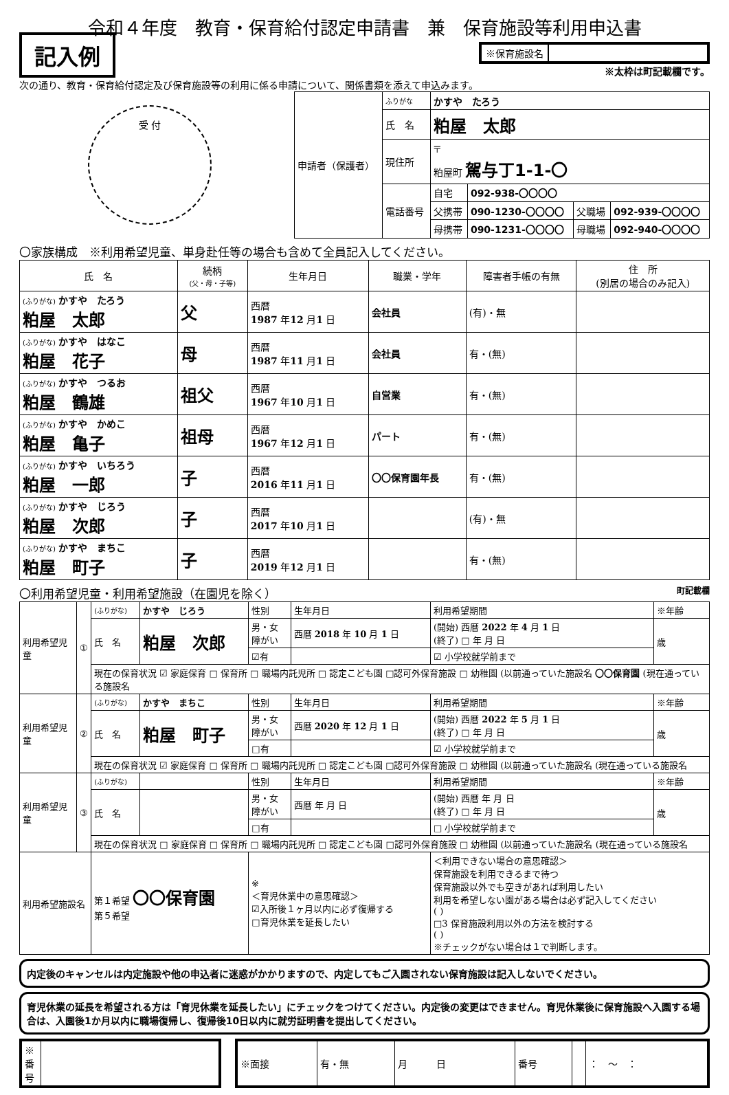令和４年度　教育・保育給付認定申請書　兼　保育施設等利用申込書
記入例
※保育施設名
※太枠は町記載欄です。
次の通り、教育・保育給付認定及び保育施設等の利用に係る申請について、関係書類を添えて申込みます。
受 付
| 申請者（保護者） | ふりがな | かすや たろう | | | |
| | 氏 名 | 粕屋 太郎 | | | |
| | 現住所 | 〒 粕屋町 駕与丁1-1-〇 | | | |
| | 電話番号 | 自宅 | 092-938-〇〇〇〇 | | |
| | | 父携帯 | 090-1230-〇〇〇〇 | 父職場 | 092-939-〇〇〇〇 |
| | | 母携帯 | 090-1231-〇〇〇〇 | 母職場 | 092-940-〇〇〇〇 |
〇家族構成　※利用希望児童、単身赴任等の場合も含めて全員記入してください。
| 氏 名 | 続柄 (父・母・子等) | 生年月日 | 職業・学年 | 障害者手帳の有無 | 住 所 (別居の場合のみ記入) |
| --- | --- | --- | --- | --- | --- |
| (ふりがな) かすや たろう 粕屋 太郎 | 父 | 西暦 1987 年 12 月 1 日 | 会社員 | (有)・無 | |
| (ふりがな) かすや はなこ 粕屋 花子 | 母 | 西暦 1987 年 11 月 1 日 | 会社員 | 有・(無) | |
| (ふりがな) かすや つるお 粕屋 鶴雄 | 祖父 | 西暦 1967 年 10 月 1 日 | 自営業 | 有・(無) | |
| (ふりがな) かすや かめこ 粕屋 亀子 | 祖母 | 西暦 1967 年 12 月 1 日 | パート | 有・(無) | |
| (ふりがな) かすや いちろう 粕屋 一郎 | 子 | 西暦 2016 年 11 月 1 日 | 〇〇保育園年長 | 有・(無) | |
| (ふりがな) かすや じろう 粕屋 次郎 | 子 | 西暦 2017 年 10 月 1 日 | | (有)・無 | |
| (ふりがな) かすや まちこ 粕屋 町子 | 子 | 西暦 2019 年 12 月 1 日 | | 有・(無) | |
〇利用希望児童・利用希望施設（在園児を除く） 町記載欄
| 利用希望児童 | ① | (ふりがな) | かすや じろう | 性別 | 生年月日 | 利用希望期間 | ※年齢 |
| | | 氏 名 | 粕屋 次郎 | 男・女 障がい | 西暦 2018 年 10 月 1 日 | (開始) 西暦 2022 年 4 月 1 日 (終了) □ 年 月 日 | 歳 |
| | | | | ☑有 | | ☑ 小学校就学前まで | |
| | | 現在の保育状況 ☑ 家庭保育 □ 保育所 □ 職場内託児所 □ 認定こども園 □認可外保育施設 □ 幼稚園 (以前通っていた施設名 〇〇保育園 (現在通っている施設名 | | | | | |
| 利用希望児童 | ② | (ふりがな) | かすや まちこ | 性別 | 生年月日 | 利用希望期間 | ※年齢 |
| | | 氏 名 | 粕屋 町子 | 男・女 障がい | 西暦 2020 年 12 月 1 日 | (開始) 西暦 2022 年 5 月 1 日 (終了) □ 年 月 日 | 歳 |
| | | | | □有 | | ☑ 小学校就学前まで | |
| | | 現在の保育状況 ☑ 家庭保育 □ 保育所 □ 職場内託児所 □ 認定こども園 □認可外保育施設 □ 幼稚園 (以前通っていた施設名 (現在通っている施設名 | | | | | |
| 利用希望児童 | ③ | (ふりがな) | | 性別 | 生年月日 | 利用希望期間 | ※年齢 |
| | | 氏 名 | | 男・女 障がい | 西暦 年 月 日 | (開始) 西暦 年 月 日 (終了) □ 年 月 日 | 歳 |
| | | | | □有 | | □ 小学校就学前まで | |
| | | 現在の保育状況 □ 家庭保育 □ 保育所 □ 職場内託児所 □ 認定こども園 □認可外保育施設 □ 幼稚園 (以前通っていた施設名 (現在通っている施設名 | | | | | |
| 利用希望施設名 | | 第１希望 〇〇保育園 第５希望 | | ※ ＜育児休業中の意思確認＞ ☑入所後１ヶ月以内に必ず復帰する □育児休業を延長したい | | ＜利用できない場合の意思確認＞ 保育施設を利用できるまで待つ 保育施設以外でも空きがあれば利用したい 利用を希望しない園がある場合は必ず記入してください ( ) □3 保育施設利用以外の方法を検討する ( ) ※チェックがない場合は１で判断します。 | |
内定後のキャンセルは内定施設や他の申込者に迷惑がかかりますので、内定してもご入園されない保育施設は記入しないでください。
育児休業の延長を希望される方は「育児休業を延長したい」にチェックをつけてください。内定後の変更はできません。育児休業後に保育施設へ入園する場合は、入園後1か月以内に職場復帰し、復帰後10日以内に就労証明書を提出してください。
| ※番号 | |
| ※面接 | 有・無 | 月 日 | 番号 | | ： 〜 ： |